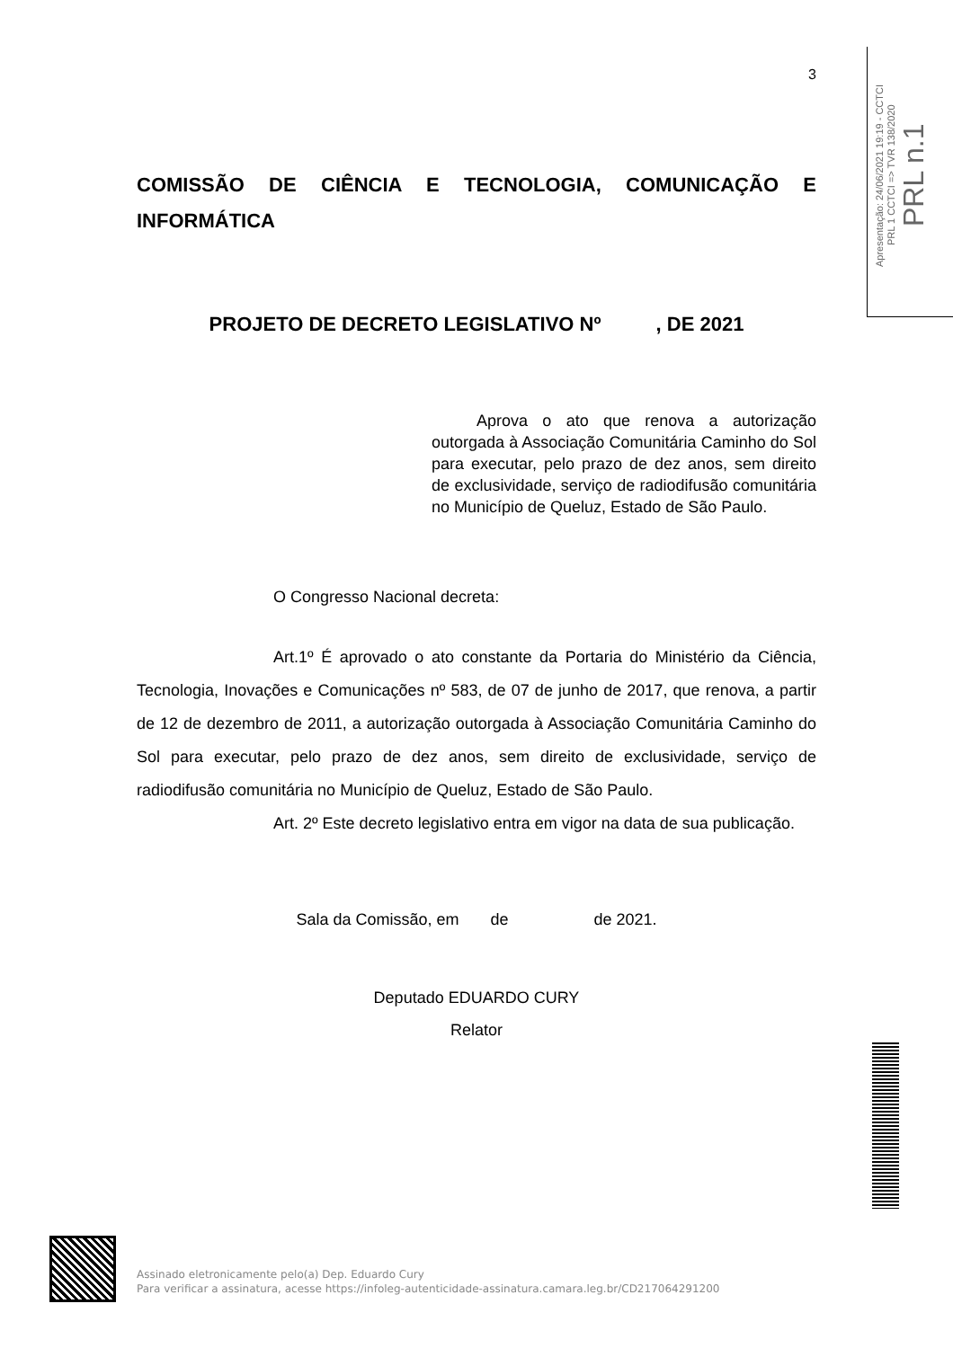3
COMISSÃO DE CIÊNCIA E TECNOLOGIA, COMUNICAÇÃO E INFORMÁTICA
PROJETO DE DECRETO LEGISLATIVO Nº , DE 2021
Aprova o ato que renova a autorização outorgada à Associação Comunitária Caminho do Sol para executar, pelo prazo de dez anos, sem direito de exclusividade, serviço de radiodifusão comunitária no Município de Queluz, Estado de São Paulo.
O Congresso Nacional decreta:
Art.1º É aprovado o ato constante da Portaria do Ministério da Ciência, Tecnologia, Inovações e Comunicações nº 583, de 07 de junho de 2017, que renova, a partir de 12 de dezembro de 2011, a autorização outorgada à Associação Comunitária Caminho do Sol para executar, pelo prazo de dez anos, sem direito de exclusividade, serviço de radiodifusão comunitária no Município de Queluz, Estado de São Paulo.
Art. 2º Este decreto legislativo entra em vigor na data de sua publicação.
Sala da Comissão, em de de 2021.
Deputado EDUARDO CURY
Relator
Apresentação: 24/06/2021 19:19 - CCTCI
PRL 1 CCTCI => TVR 138/2020
PRL n.1
Assinado eletronicamente pelo(a) Dep. Eduardo Cury
Para verificar a assinatura, acesse https://infoleg-autenticidade-assinatura.camara.leg.br/CD217064291200